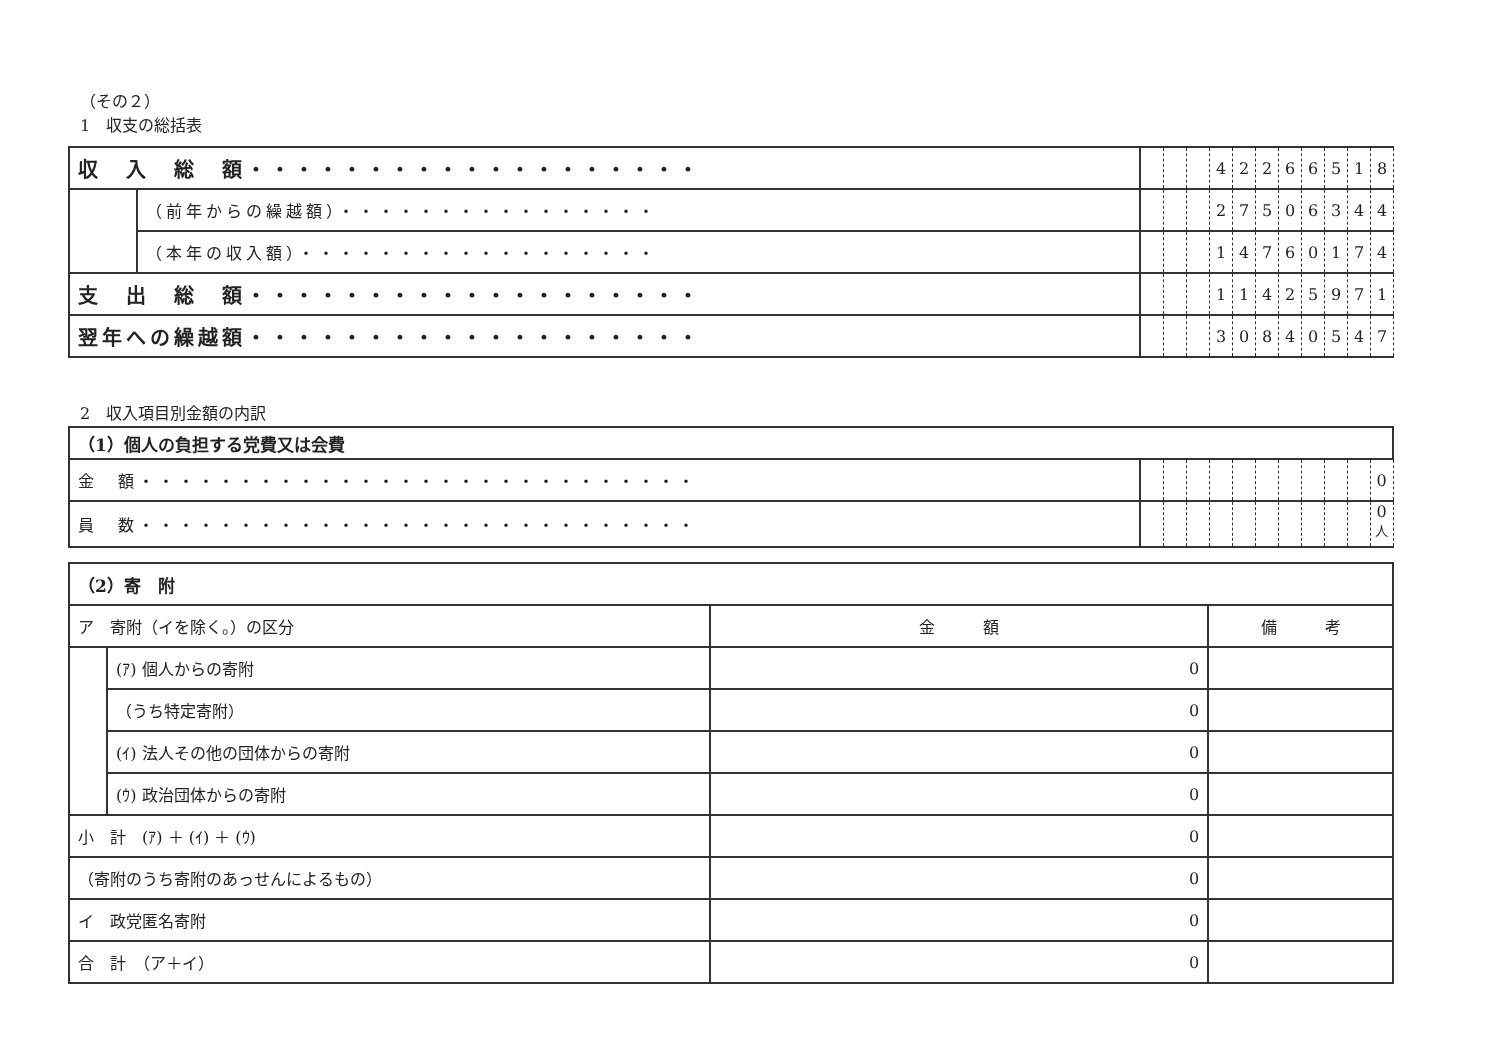（その２）
1　収支の総括表
| 収 入 総 額・・・・・・・・・・・・・・・・・・・ | | | | | 4 | 2 | 2 | 6 | 6 | 5 | 1 | 8 |
| | （前年からの繰越額）・・・・・・・・・・・・・・・・ | | | | 2 | 7 | 5 | 0 | 6 | 3 | 4 | 4 |
| | （本年の収入額）・・・・・・・・・・・・・・・・・・ | | | | 1 | 4 | 7 | 6 | 0 | 1 | 7 | 4 |
| 支 出 総 額・・・・・・・・・・・・・・・・・・・ | | | | | 1 | 1 | 4 | 2 | 5 | 9 | 7 | 1 |
| 翌年への繰越額・・・・・・・・・・・・・・・・・・・ | | | | | 3 | 0 | 8 | 4 | 0 | 5 | 4 | 7 |
2　収入項目別金額の内訳
| （1）個人の負担する党費又は会費 | | | | | | | | | | | |
| 金 額・・・・・・・・・・・・・・・・・・・・・・・・・・・・ | | | | | | | | | | | 0 |
| 員 数・・・・・・・・・・・・・・・・・・・・・・・・・・・・ | | | | | | | | | | | 0<sup>人</sup> |
| （2）寄 附 | | | |
| ア 寄附（イを除く。）の区分 | | 金 額 | 備 考 |
| | (ｱ) 個人からの寄附 | 0 | |
| | （うち特定寄附） | 0 | |
| | (ｲ) 法人その他の団体からの寄附 | 0 | |
| | (ｳ) 政治団体からの寄附 | 0 | |
| 小 計 (ｱ) ＋ (ｲ) ＋ (ｳ) | | 0 | |
| （寄附のうち寄附のあっせんによるもの） | | 0 | |
| イ 政党匿名寄附 | | 0 | |
| 合 計 （ア＋イ） | | 0 | |